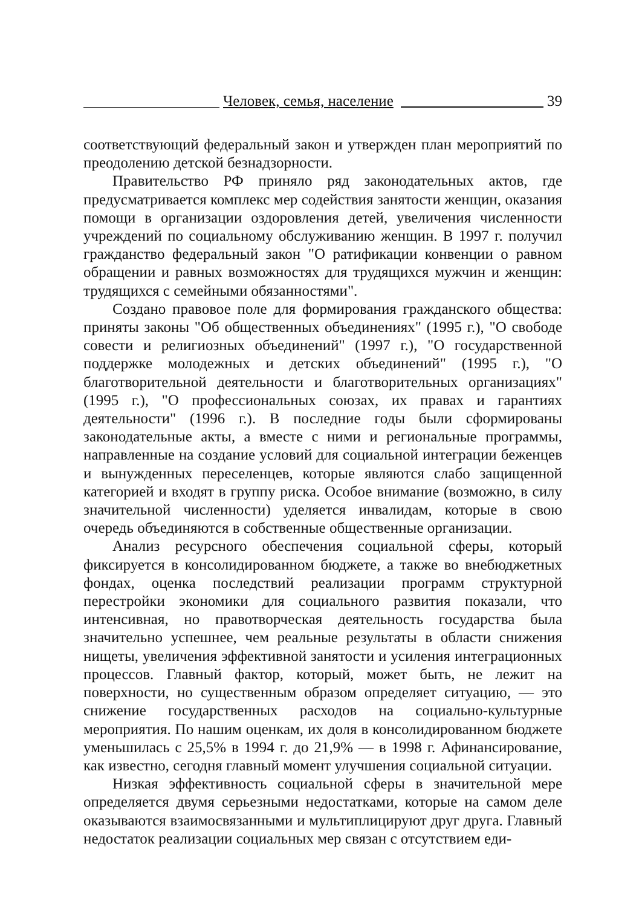Человек, семья, население 39
соответствующий федеральный закон и утвержден план мероприятий по преодолению детской безнадзорности.
Правительство РФ приняло ряд законодательных актов, где предусматривается комплекс мер содействия занятости женщин, оказания помощи в организации оздоровления детей, увеличения численности учреждений по социальному обслуживанию женщин. В 1997 г. получил гражданство федеральный закон "О ратификации конвенции о равном обращении и равных возможностях для трудящихся мужчин и женщин: трудящихся с семейными обязанностями".
Создано правовое поле для формирования гражданского общества: приняты законы "Об общественных объединениях" (1995 г.), "О свободе совести и религиозных объединений" (1997 г.), "О государственной поддержке молодежных и детских объединений" (1995 г.), "О благотворительной деятельности и благотворительных организациях" (1995 г.), "О профессиональных союзах, их правах и гарантиях деятельности" (1996 г.). В последние годы были сформированы законодательные акты, а вместе с ними и региональные программы, направленные на создание условий для социальной интеграции беженцев и вынужденных переселенцев, которые являются слабо защищенной категорией и входят в группу риска. Особое внимание (возможно, в силу значительной численности) уделяется инвалидам, которые в свою очередь объединяются в собственные общественные организации.
Анализ ресурсного обеспечения социальной сферы, который фиксируется в консолидированном бюджете, а также во внебюджетных фондах, оценка последствий реализации программ структурной перестройки экономики для социального развития показали, что интенсивная, но правотворческая деятельность государства была значительно успешнее, чем реальные результаты в области снижения нищеты, увеличения эффективной занятости и усиления интеграционных процессов. Главный фактор, который, может быть, не лежит на поверхности, но существенным образом определяет ситуацию, — это снижение государственных расходов на социально-культурные мероприятия. По нашим оценкам, их доля в консолидированном бюджете уменьшилась с 25,5% в 1994 г. до 21,9% — в 1998 г. Афинансирование, как известно, сегодня главный момент улучшения социальной ситуации.
Низкая эффективность социальной сферы в значительной мере определяется двумя серьезными недостатками, которые на самом деле оказываются взаимосвязанными и мультиплицируют друг друга. Главный недостаток реализации социальных мер связан с отсутствием еди-